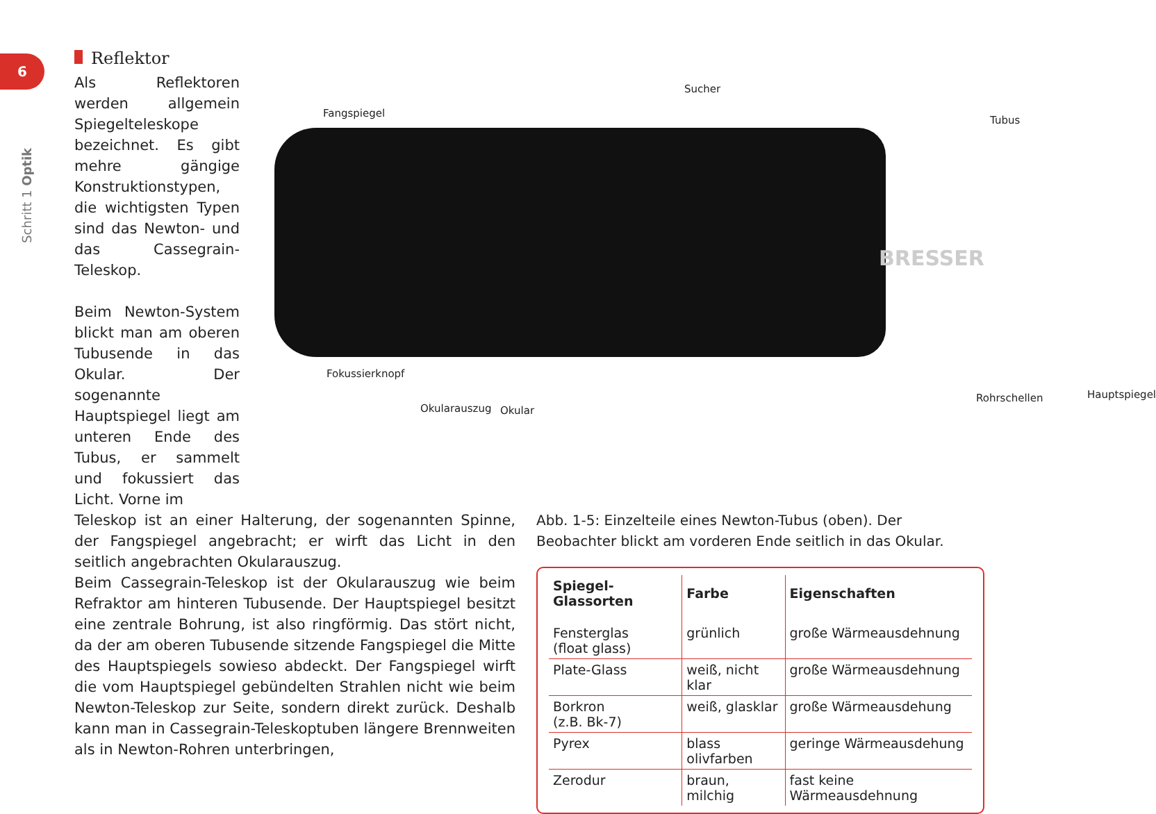6
Schritt 1 Optik
Reflektor
Als Reflektoren werden allgemein Spiegeltele­skope bezeichnet. Es gibt mehre gängige Konstruktionstypen, die wichtigsten Typen sind das Newton- und das Cassegrain-Teleskop.
Beim Newton-System blickt man am oberen Tubusende in das Oku­lar. Der sogenannte Hauptspiegel liegt am unteren Ende des Tubus, er sammelt und fokus­siert das Licht. Vorne im
Sucher
Fangspiegel
Tubus
BRESSER
Fokussierknopf
Okularauszug Okular
Rohrschellen Hauptspiegel
Teleskop ist an einer Halterung, der sogenannten Spinne, der Fangspiegel angebracht; er wirft das Licht in den seitlich ange­brachten Okularauszug.
Beim Cassegrain-Teleskop ist der Okularauszug wie beim Refrak­tor am hinteren Tubusende. Der Hauptspiegel besitzt eine zen­trale Bohrung, ist also ringförmig. Das stört nicht, da der am oberen Tubusende sitzende Fangspiegel die Mitte des Hauptspie­gels sowieso abdeckt. Der Fangspiegel wirft die vom Hauptspiegel gebündelten Strahlen nicht wie beim Newton-Teleskop zur Seite, sondern direkt zurück. Deshalb kann man in Cassegrain-Teleskop­tuben längere Brennweiten als in Newton-Rohren unterbringen,
Abb. 1-5: Einzelteile eines Newton-Tubus (oben). Der Beobachter blickt am vorderen Ende seitlich in das Okular.
| Spiegel-Glassorten | Farbe | Eigenschaften |
| --- | --- | --- |
| Fensterglas (float glass) | grünlich | große Wärmeausdehnung |
| Plate-Glass | weiß, nicht klar | große Wärmeausdehnung |
| Borkron (z.B. Bk-7) | weiß, glasklar | große Wärmeausdehung |
| Pyrex | blass olivfarben | geringe Wärmeausdehung |
| Zerodur | braun, milchig | fast keine Wärmeausdehnung |